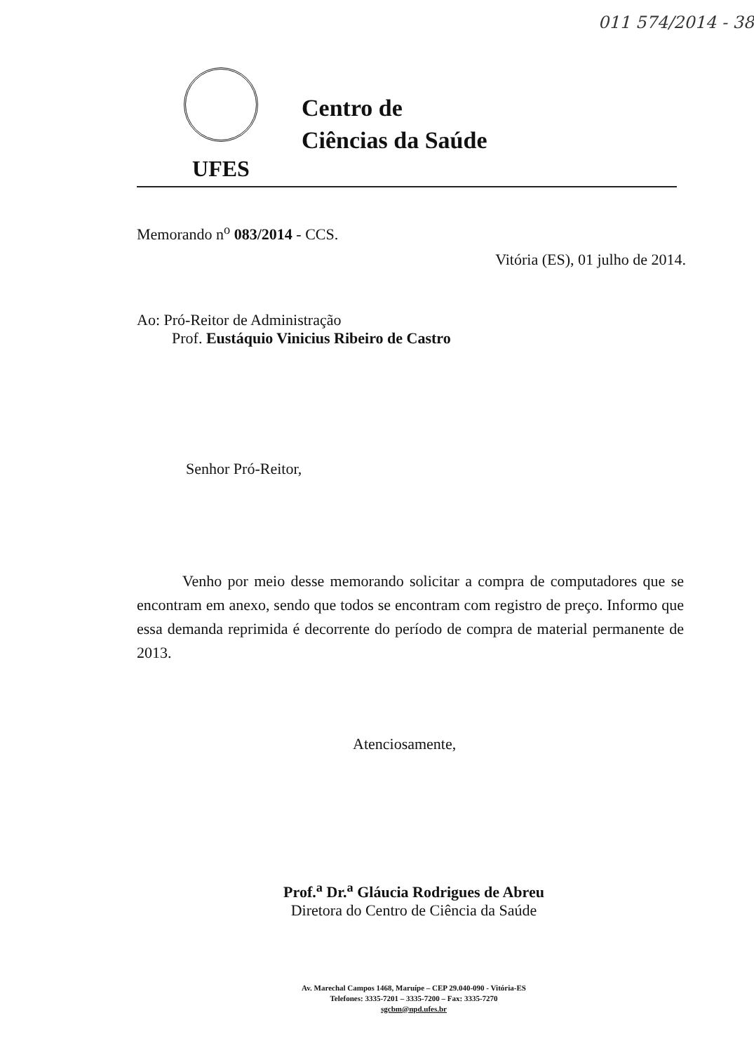011 574/2014 - 38
UFES
Centro de
Ciências da Saúde
Memorando n<sup>o</sup> 083/2014 - CCS.
Vitória (ES), 01 julho de 2014.
Ao: Pró-Reitor de Administração
Prof. Eustáquio Vinicius Ribeiro de Castro
Senhor Pró-Reitor,
Venho por meio desse memorando solicitar a compra de computadores que se encontram em anexo, sendo que todos se encontram com registro de preço. Informo que essa demanda reprimida é decorrente do período de compra de material permanente de 2013.
Atenciosamente,
Prof.<sup>a</sup> Dr.<sup>a</sup> Gláucia Rodrigues de Abreu
Diretora do Centro de Ciência da Saúde
Av. Marechal Campos 1468, Maruípe – CEP 29.040-090 - Vitória-ES
Telefones: 3335-7201 – 3335-7200 – Fax: 3335-7270
sgcbm@npd.ufes.br